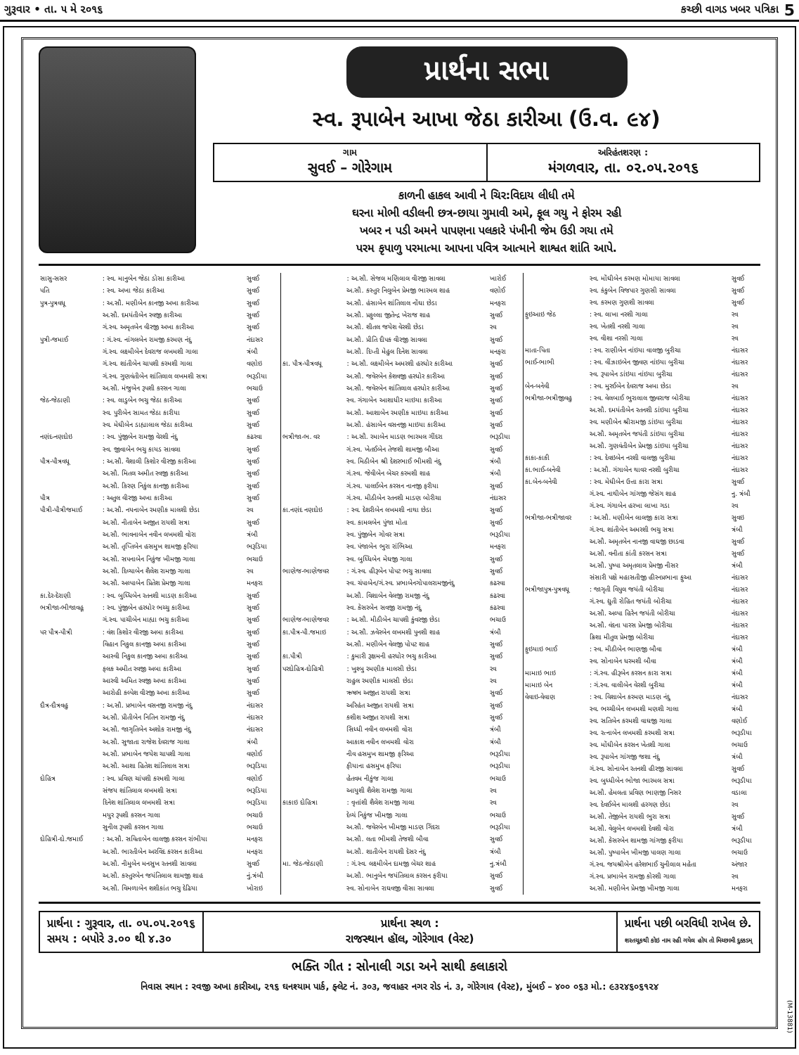ગુરૂવાર • તા. ૫ મે ૨૦૧૬ કચ્છી વાગડ ખબર પત્રિકા 5
પ્રાર્થના સભા
સ્વ. રૂપાબેન આખા જેઠા કારીઆ (ઉ.વ. ૯૪)
ગામ
સુવઈ – ગોરેગામ
અરિહંતશરણ :
મંગળવાર, તા. ૦૨.૦૫.૨૦૧૬
કાળની હાકલ આવી ને ચિર:વિદાય લીધી તમે
ઘરના મોભી વડીલની છત્ર-છાયા ગુમાવી અમે, ફૂલ ગયુ ને ફોરમ રહી
ખબર ન પડી અમને પાપણના પલકારે પંખીની જેમ ઉડી ગયા તમે
પરમ કૃપાળુ પરમાત્મા આપના પવિત્ર આત્માને શાશ્વત શાંતિ આપે.
| સાસુ-સસર | : સ્વ. માનુબેન જેઠા ડોસા કારીઆ | સુવઈ |
| પતિ | : સ્વ. અખા જેઠા કારીઆ | સુવઈ |
| પુત્ર-પુત્રવધૂ | : અ.સૌ. મણીબેન કાનજી અખા કારીઆ | સુવઈ |
| | અ.સૌ. દમયંતીબેન રવજી કારીઆ | સુવઈ |
| | ગં.સ્વ. અમૃતબેન વીરજી અખા કારીઆ | સુવઈ |
| પુત્રી-જમાઈ | : ગં.સ્વ. નાંગલબેન રામજી કરમણ નંદુ | નંદાસર |
| | ગં.સ્વ. લક્ષ્મીબેન દેવરાજ લખમશી ગાલા | ત્રંબૌ |
| | ગં.સ્વ. શાંતીબેન ચાપશી કરમશી ગાલા | વણોઇ |
| | ગં.સ્વ. ગુણવંતીબેન શાંતિલાલ લખમશી સત્રા | ભરૂડીયા |
| | અ.સૌ. મંજુબેન રૂપશી કરસન ગાલા | ભચાઉ |
| જેઠ-જેઠાણી | : સ્વ. લાડુબેન ભચુ જેઠા કારીઆ | સુવઈ |
| | સ્વ. પુરીબેન સામત જેઠા કારીયા | સુવઈ |
| | સ્વ. મેઘીબેન ડાહ્યાલાલ જેઠા કારીઆ | સુવઈ |
| નણંદ-નણદોઇ | : સ્વ. પુંજીબેન રામજી વેરશી નંદુ | કઢરવા |
| | સ્વ. જીવાબેન ભચુ કાયડ સાવલા | સુવઈ |
| પૌત્ર-પૌત્રવધૂ | : અ.સૌ. વૈશાલી કિશોર વીરજી કારીઆ | સુવઈ |
| | અ.સૌ. મિતલ અમીત રવજી કારીઆ | સુવઈ |
| | અ.સૌ. કિરણ નિકુંલ કાનજી કારીઆ | સુવઈ |
| પૌત્ર | : અતુલ વીરજી અખા કારીઆ | સુવઈ |
| પૌત્રી-પૌત્રીજમાઈ | : અ.સૌ. નયનાબેન રમણીક માલશી છેડા | રવ |
| | અ.સૌ. નીતાબેન અજીત રાયશી સત્રા | સુવઈ |
| | અ.સૌ. ભાવનાબેન નવીન લખમશી વોરા | ત્રંબૌ |
| | અ.સૌ. તૃપ્તિબેન હસમુખ શામજી ફરિયા | ભરૂડિયા |
| | અ.સૌ. સપનાબેન નિકુંજ ખીમજી ગાલા | ભચાઉ |
| | અ.સૌ. દિવ્યાબેન શૈલેશ રામજી ગાલા | રવ |
| | અ.સૌ. અલ્પાબેન પ્રિતેશ પ્રેમજી ગાલા | મનફરા |
| કા.દેર-દેરાણી | : સ્વ. બુધ્ધિબેન રતનશી માડણ કારીઆ | સુવઈ |
| ભત્રીજા-ભીજાવહૂ | : સ્વ. પુંજીબેન હરધોર ભચ્ચુ કારીઆ | સુવઈ |
| | ગં.સ્વ. પાચીબેન માહ્યા ભચુ કારીઆ | સુવઈ |
| પર પૌત્ર-પૌત્રી | : વંશ કિશોર વીરજી અબા કારીઆ | સુવઈ |
| | વિહાન નિકુલ કાનજી અબા કારીઆ | સુવઈ |
| | આસ્વી નિકુલ કાનજી અબા કારીઆ | સુવઈ |
| | ફલક અમીત રવજી અબા કારીઆ | સુવઈ |
| | આરવી અમિત રવજી અખા કારીઆ | સુવઈ |
| | આરોહી કલ્પેશ વીરજી અખા કારીઆ | સુવઈ |
| દૌત્ર-દૌત્રવહુ | : અ.સૌ. પ્રભાબેન વસનજી રામજી નંદુ | નંદાસર |
| | અ.સૌ. પ્રીતીબેન નિતિન રામજી નંદુ | નંદાસર |
| | અ.સૌ. જાગૃતિબેન અશોક રામજી નંદુ | નંદાસર |
| | અ.સૌ. સુજાતા રાજેશ દેવરાજ ગાલા | ત્રંબૌ |
| | અ.સૌ. પ્રભાબેન જયેશ ચાપશી ગાલા | વણોઈ |
| | અ.સૌ. આશા હિતેશ શાંતિલાલ સત્રા | ભરૂડિયા |
| દોહિત્ર | : સ્વ. પ્રવિણ ચાંપશી કરમશી ગાલા | વણોઈ |
| | સંજય શાંતિલાલ લખમશી સત્રા | ભરૂડિયા |
| | દિનેશ શાંતિલાલ લખમશી સત્રા | ભરૂડિયા |
| | મયુર રૂપશી કરસન ગાલા | ભચાઉ |
| | સુનીલ રૂપશી કરસન ગાલા | ભચાઉ |
| દોહિત્રી-દો.જમાઈ | : અ.સૌ. સવિતાબેન લાલજી કરસન રાંભીયા | મનફરા |
| | અ.સૌ. ભારતીબેન અરવિંદ કરસન કારીઆ | મનફરા |
| | અ.સૌ. નીમુબેન મનસુખ રતનશી સાવલા | સુવઈ |
| | અ.સૌ. કસ્તુરબેન જયંતિલાલ શામજી શાહ | નું.ત્રંબૌ |
| | અ.સૌ. વિમળાબેન શશીકાંત ભચુ દેઢિયા | ખોરાઇ |
| | : અ.સૌ. સેજલ મણિલાલ વીરજી સાવલા | ખારોઈ |
| | અ.સૌ. કસ્તુર નિલુબેન પ્રેમજી ભારમલ શાહ | વણોઈ |
| | અ.સૌ. હંસાબેન શાંતિલાલ નોંઘા છેડા | મનફરા |
| | અ.સૌ. પ્રફુલ્લા જીતેન્દ્ર ખેરાજ શાહ | સુવઈ |
| | અ.સૌ. શીતલ જયેશ વેરશી છેડા | રવ |
| | અ.સૌ. પ્રીતિ દીપક વીરજી સાવલા | સુવઈ |
| | અ.સૌ. દિપ્તી મેહુલ દિનેશ સાવલા | મનફરા |
| કા. પૌત્ર-પૌત્રવધૂ | : અ.સૌ. લક્ષ્મીબેન અમરશી હરધોર કારીઆ | સુવઈ |
| | અ.સૌ. જવેરબેન કેશવજી હરધોર કારીઆ | સુવઈ |
| | અ.સૌ. જવેરબેન શાંતિલાલ હરધોર કારીઆ | સુવઈ |
| | સ્વ. ગંગાબેન આશાધીર માઇયા કારીઆ | સુવઈ |
| | અ.સૌ. આશાબેન રમણીક માઇયા કારીઆ | સુવઈ |
| | અ.સૌ. હંસાબેન વસનજી માઇયા કારીઆ | સુવઈ |
| ભત્રીજા-ભ. વર | : અ.સૌ. રમાબેન માડણ ભારમલ ગીંદરા | ભરૂડીયા |
| | ગં.સ્વ. ખેતઈબેન તેજશી શામજી બૌઆ | સુવઈ |
| | સ્વ. મિઠીબેન શ્રી દેશરભાઈ ભીમશી નંદુ | ત્રંબૌ |
| | ગં.સ્વ. જેવીબેન બેચર કરમશી શાહ | ત્રંબૌ |
| | ગં.સ્વ. પાલઈબેન કરસન નાનજી ફરીયા | સુવઈ |
| | ગં.સ્વ. મીઠીબેન રતનશી માડણ બોરીચા | નંદાસર |
| કા.નણંદ નણદોઇ | : સ્વ. દેશરીબેન લખમશી નાથા છેડા | સુવઈ |
| | સ્વ. કામલબેન પુંજા મોતા | સુવઈ |
| | સ્વ. પુંજીબેન ગોવર સત્રા | ભરૂડીયા |
| | સ્વ. પંજાબેન ભુરા રાંભિઆ | મનફરા |
| | સ્વ. બુધ્ધિબેન મેઘજી ગાલા | સુવઈ |
| ભાણેજ-ભાણેજવર | : ગં.સ્વ. હીરૂબેન પોપટ ભચુ સાવલા | સુવઈ |
| | સ્વ. ચંપાબેન/ગં.સ્વ. પ્રભાબેનગોપાલરામજીનંદુ | કઢરવા |
| | અ.સૌ. વિશાબેન વેલજી રામજી નંદુ | કઢરવા |
| | સ્વ. કેસરબેન સવજી રામજી નંદુ | કઢરવા |
| ભાણેજ-ભાણેજવર | : અ.સૌ. મીઠીબેન ચાપશી કુંવરજી છેડા | ભચાઉ |
| કા.પૌત્ર-પૌ.જમાઇ | : અ.સૌ. ઝવેરબેન લખમશી પુનશી શાહ | ત્રંબૌ |
| | અ.સૌ. મણીબેન વેલજી પોપટ શાહ | સુવઈ |
| કા.પૌત્રી | : કુમારી રૂક્ષમની હરધોર ભચુ કારીઆ | સુવઈ |
| પરદોહિત્ર-દોહિત્રી | : ખુશ્બુ રમણીક માલસી છેડા | રવ |
| | રાહુલ રમણીક માલસી છેડા | રવ |
| | ઋષભ અજીત રાયશી સત્રા | સુવઈ |
| | અરિહંત અજીત રાયશી સત્રા | સુવઈ |
| | કશીશ અજીત રાયશી સત્રા | સુવઈ |
| | સિધ્ધી નવીન લખમશી વોરા | ત્રંબૌ |
| | આકાશ નવીન લખમશી વોરા | ત્રંબૌ |
| | નીવ હસમુખ શામજી ફરિઆ | ભરૂડીયા |
| | ફીયાના હસમુખ ફરિયા | ભરૂડીયા |
| | હેતવમ નીકુંજ ગાલા | ભચાઉ |
| | આયુશી શૈલેશ રામજી ગાલા | રવ |
| કાકાઇ દોહિત્રા | : વૃત્તાંશી શૈલેશ રામજી ગાલા | રવ |
| | દેવ્યં નિકુંજ ખીમજી ગાલા | ભચાઉ |
| | અ.સૌ. જવેરબેન ખીમજી માડણ ગિંદરા | ભરૂડીયા |
| | અ.સૌ. લતા ભીમશી તેજશી બૌવા | સુવઈ |
| | અ.સૌ. શાતીબેન રાયશી દેસર નંદુ | ત્રંબૌ |
| મા. જેઠ-જેઠાણી | : ગં.સ્વ. લક્ષ્મીબેન દામજી બેચર શાહ | નુ.ત્રંબૌ |
| | અ.સૌ. ભાનુબેન જયંતિલાલ કરસન ફરીયા | સુવઈ |
| | સ્વ. સોનાબેન રાઘવજી વીસા સાવલા | સુવઈ |
| | સ્વ. મોંઘીબેન કરમણ મોમાયા સાવલા | સુવઈ |
| | સ્વ. કંકુબેન વિજપાર ગુણસી સાવલા | સુવઈ |
| | સ્વ. કરમણ ગુણશી સાવલા | સુવઈ |
| ફુઇઆઇ જેઠ | : સ્વ. લાખા નરશી ગાલા | રવ |
| | સ્વ. ખેતશી નરશી ગાલા | રવ |
| | સ્વ. વીશા નરસી ગાલા | રવ |
| માતા-પિતા | : સ્વ. રાણીબેન નાંઇયા વાલજી બુરીચા | નંદાસર |
| ભાઈ-ભાભી | : સ્વ. વીંઝાઇબેન જીવણ નાંઇયા બુરીચા | નંદાસર |
| | સ્વ. રૂપાબેન ડાંઇયા નાંઇયા બુરીચા | નંદાસર |
| બેન-બનેવી | : સ્વ. મુરઈબેન દેવરાજ અબા છેડા | રવ |
| ભત્રીજા-ભત્રીજીવહુ | : સ્વ. વેલબાઈ ભુરાલાલ જીવરાજ બોરીચા | નંદાસર |
| | અ.સૌ. દમયંતીબેન રતનશી ડાંઇયા બુરીચા | નંદાસર |
| | સ્વ. મણીબેન શ્રીરામજી ડાંઇયા બુરીચા | નંદાસર |
| | અ.સૌ. અમૃતબેન જયંતી ડાંઇયા બુરીચા | નંદાસર |
| | અ.સૌ. ગુણવંતીબેન પ્રેમજી ડાંઇયા બુરીચા | નંદાસર |
| કાકા-કાકી | : સ્વ. દેવઇબેન નરશી વાલજી બુરીચા | નંદાસર |
| કા.ભાઈ-બનેવી | : અ.સૌ. ગંગાબેન થાવર નરશી બુરીચા | નંદાસર |
| કા.બેન-બનેવી | : સ્વ. મેઘીબેન ઉત્તા કારા સત્રા | સુવઈ |
| | ગં.સ્વ. નાથીબેન ગાંગજી જેસંગ શાહ | નુ. ત્રંબૌ |
| | ગં.સ્વ. ગંગાબેન હરખા લાખા ગડા | રવ |
| ભત્રીજા-ભત્રીજાવર | : અ.સૌ. મણીબેન લાલજી કારા સત્રા | સુવઇ |
| | ગં.સ્વ. શાંતીબેન અમરશી ભચુ સત્રા | ત્રંબૌ |
| | અ.સૌ. અમૃતબેન નાનજી વાઘજી છાડવા | સુવઈ |
| | અ.સૌ. વનીતા કાંતી કરસન સત્રા | સુવઈ |
| | અ.સૌ. પુષ્પા અમૃતલાલ પ્રેમજી નીસર | ત્રંબૌ |
| | સંસારી પક્ષે મહાસતીજી હીરનપ્રભાના ફુઆ | નંદાસર |
| ભત્રીજાપુત્ર-પુત્રવધૂ | : જાગૃતી વિપુલ જયંતી બોરીચા | નંદાસર |
| | ગં.સ્વ. દ્યુતી રોહિત જયંતી બોરીચા | નંદાસર |
| | અ.સૌ. અલ્પા હિરેન જયંતી બોરીચા | નંદાસર |
| | અ.સૌ. વંદના પારસ પ્રેમજી બોરીચા | નંદાસર |
| | ક્રિશા મીતુલ પ્રેમજી બોરીચા | નંદાસર |
| ફુઇયાઇ ભાઈ | : સ્વ. મીઠીબેન ભાણજી બૌવા | ત્રંબૌ |
| | સ્વ. સોનાબેન ધરમશી બૌવા | ત્રંબૌ |
| મામાઇ ભાઇ | : ગં.સ્વ. હીરૂબેન કરસન કારા સત્રા | ત્રંબૌ |
| મામાઇ બેન | : ગં.સ્વ. વાલીબેન વેરશી બુરીચા | ત્રંબૌ |
| વેવાઇ-વેવાણ | : સ્વ. વિશાબેન કરમણ માડણ નંદુ | નંદાસર |
| | સ્વ. ભચ્ચીબેન લખમશી મણશી ગાલા | ત્રંબૌ |
| | સ્વ. સતિબેન કરમશી વાઘજી ગાલા | વણોઈ |
| | સ્વ. રત્નાબેન લખમશી કરમશી સત્રા | ભરૂડીયા |
| | સ્વ. મોંઘીબેન કરસન ખેતશી ગાલા | ભચાઉ |
| | સ્વ. રૂપાબેન ગાંગજી જશા નંદુ | ત્રંબૌ |
| | ગં.સ્વ. સોનાબેન રતનશી હીરજી સાવલા | સુવઈ |
| | સ્વ. બુધ્ધીબેન ભોજા ભારમલ સત્રા | ભરૂડીયા |
| | અ.સૌ. હેમલતા પ્રવિણ ભાણજી નિસર | વડાલા |
| | સ્વ. દેવઈબેન માલશી હરગણ છેડા | રવ |
| | અ.સૌ. તેજીબેન રાયશી ભુરા સત્રા | સુવઈ |
| | અ.સૌ. વેલુબેન લખમશી દેવશી વોરા | ત્રંબૌ |
| | અ.સૌ. કેસરબેન શામજી ગાંગજી ફરીયા | ભરૂડીયા |
| | અ.સૌ. પુષ્પાબેન ખીમજી પાલણ ગાલા | ભચાઉ |
| | ગં.સ્વ. જયશ્રીબેન હરેશભાઈ ચુનીલાલ મહેતા | અંજાર |
| | ગં.સ્વ. પ્રભાબેન રામજી કોરશી ગાલા | રવ |
| | અ.સૌ. મણીબેન પ્રેમજી ખીમજી ગાલા | મનફરા |
પ્રાર્થના : ગુરૂવાર, તા. ૦૫.૦૫.૨૦૧૬
સમય : બપોરે ૩.૦૦ થી ૪.૩૦
પ્રાર્થના સ્થળ :
રાજસ્થાન હૉલ, ગોરેગાવ (વેસ્ટ)
પ્રાર્થના પછી બરવિધી રાખેલ છે.
શરતચૂકથી કોઇ નામ રહી ગયેલ હોય તો મિચ્છામી દુક્કડમ્
ભક્તિ ગીત : સોનાલી ગડા અને સાથી કલાકારો
નિવાસ સ્થાન : રવજી અખા કારીઆ, ૨૧૬ ઘનશ્યામ પાર્ક, ફ્લેટ નં. ૩૦૩, જવાહર નગર રોડ નં. ૩, ગોરેગાવ (વેસ્ટ), મુંબઈ – ૪૦૦ ૦૬૩ મો.: ૯૩૨૪૬૦૬૧૨૪
(M-13881)